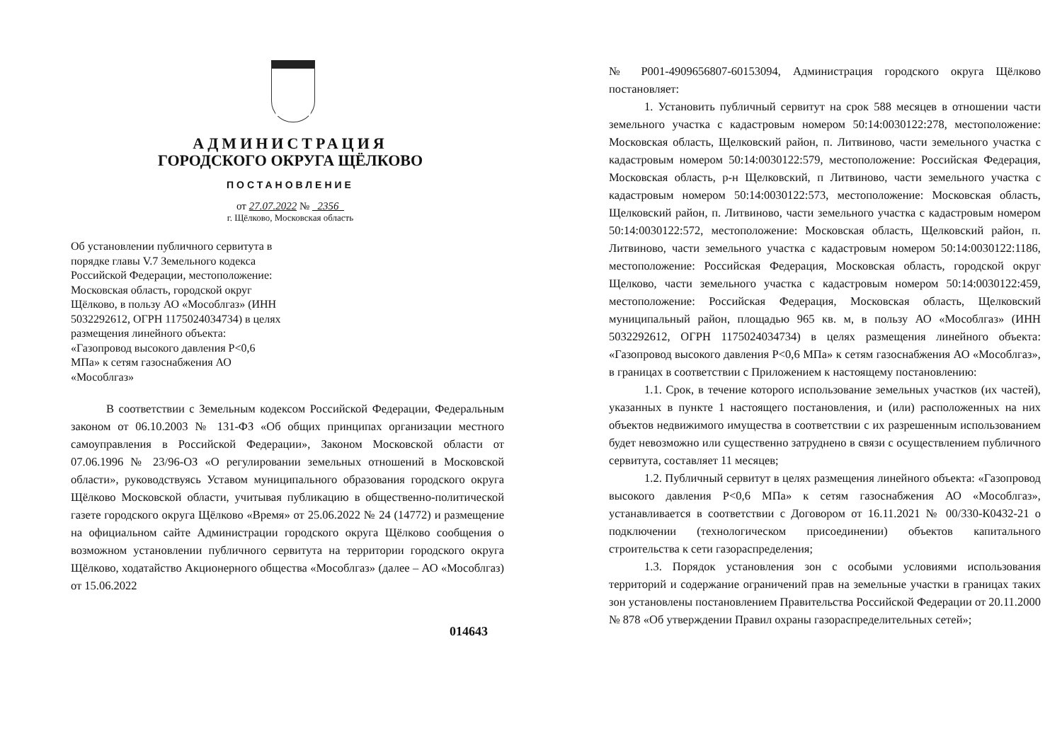АДМИНИСТРАЦИЯ
ГОРОДСКОГО ОКРУГА ЩЁЛКОВО
ПОСТАНОВЛЕНИЕ
от 27.07.2022 № 2356
г. Щёлково, Московская область
Об установлении публичного сервитута в порядке главы V.7 Земельного кодекса Российской Федерации, местоположение: Московская область, городской округ Щёлково, в пользу АО «Мособлгаз» (ИНН 5032292612, ОГРН 1175024034734) в целях размещения линейного объекта: «Газопровод высокого давления Р<0,6 МПа» к сетям газоснабжения АО «Мособлгаз»
В соответствии с Земельным кодексом Российской Федерации, Федеральным законом от 06.10.2003 № 131-ФЗ «Об общих принципах организации местного самоуправления в Российской Федерации», Законом Московской области от 07.06.1996 № 23/96-ОЗ «О регулировании земельных отношений в Московской области», руководствуясь Уставом муниципального образования городского округа Щёлково Московской области, учитывая публикацию в общественно-политической газете городского округа Щёлково «Время» от 25.06.2022 № 24 (14772) и размещение на официальном сайте Администрации городского округа Щёлково сообщения о возможном установлении публичного сервитута на территории городского округа Щёлково, ходатайство Акционерного общества «Мособлгаз» (далее – АО «Мособлгаз) от 15.06.2022
014643
№ Р001-4909656807-60153094, Администрация городского округа Щёлково постановляет:
1. Установить публичный сервитут на срок 588 месяцев в отношении части земельного участка с кадастровым номером 50:14:0030122:278, местоположение: Московская область, Щелковский район, п. Литвиново, части земельного участка с кадастровым номером 50:14:0030122:579, местоположение: Российская Федерация, Московская область, р-н Щелковский, п Литвиново, части земельного участка с кадастровым номером 50:14:0030122:573, местоположение: Московская область, Щелковский район, п. Литвиново, части земельного участка с кадастровым номером 50:14:0030122:572, местоположение: Московская область, Щелковский район, п. Литвиново, части земельного участка с кадастровым номером 50:14:0030122:1186, местоположение: Российская Федерация, Московская область, городской округ Щелково, части земельного участка с кадастровым номером 50:14:0030122:459, местоположение: Российская Федерация, Московская область, Щелковский муниципальный район, площадью 965 кв. м, в пользу АО «Мособлгаз» (ИНН 5032292612, ОГРН 1175024034734) в целях размещения линейного объекта: «Газопровод высокого давления Р<0,6 МПа» к сетям газоснабжения АО «Мособлгаз», в границах в соответствии с Приложением к настоящему постановлению:
1.1. Срок, в течение которого использование земельных участков (их частей), указанных в пункте 1 настоящего постановления, и (или) расположенных на них объектов недвижимого имущества в соответствии с их разрешенным использованием будет невозможно или существенно затруднено в связи с осуществлением публичного сервитута, составляет 11 месяцев;
1.2. Публичный сервитут в целях размещения линейного объекта: «Газопровод высокого давления Р<0,6 МПа» к сетям газоснабжения АО «Мособлгаз», устанавливается в соответствии с Договором от 16.11.2021 № 00/330-К0432-21 о подключении (технологическом присоединении) объектов капитального строительства к сети газораспределения;
1.3. Порядок установления зон с особыми условиями использования территорий и содержание ограничений прав на земельные участки в границах таких зон установлены постановлением Правительства Российской Федерации от 20.11.2000 № 878 «Об утверждении Правил охраны газораспределительных сетей»;